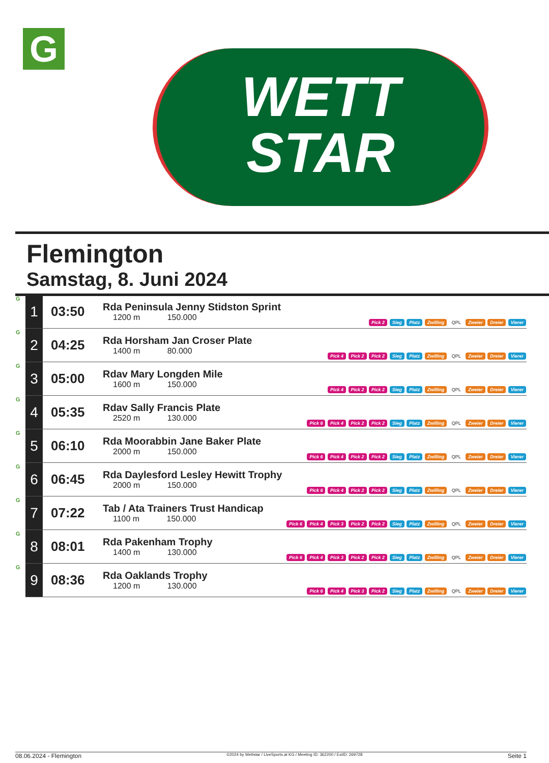G
WETT
STAR
Flemington
Samstag, 8. Juni 2024
| G | 1 | 03:50 | Rda Peninsula Jenny Stidston Sprint 1200 m 150.000 | Pick 2 Sieg Platz Zwilling QPL Zweier Dreier Vierer |
| G | 2 | 04:25 | Rda Horsham Jan Croser Plate 1400 m 80.000 | Pick 4 Pick 2 Pick 2 Sieg Platz Zwilling QPL Zweier Dreier Vierer |
| G | 3 | 05:00 | Rdav Mary Longden Mile 1600 m 150.000 | Pick 4 Pick 2 Pick 2 Sieg Platz Zwilling QPL Zweier Dreier Vierer |
| G | 4 | 05:35 | Rdav Sally Francis Plate 2520 m 130.000 | Pick 6 Pick 4 Pick 2 Pick 2 Sieg Platz Zwilling QPL Zweier Dreier Vierer |
| G | 5 | 06:10 | Rda Moorabbin Jane Baker Plate 2000 m 150.000 | Pick 6 Pick 4 Pick 2 Pick 2 Sieg Platz Zwilling QPL Zweier Dreier Vierer |
| G | 6 | 06:45 | Rda Daylesford Lesley Hewitt Trophy 2000 m 150.000 | Pick 6 Pick 4 Pick 2 Pick 2 Sieg Platz Zwilling QPL Zweier Dreier Vierer |
| G | 7 | 07:22 | Tab / Ata Trainers Trust Handicap 1100 m 150.000 | Pick 6 Pick 4 Pick 3 Pick 2 Pick 2 Sieg Platz Zwilling QPL Zweier Dreier Vierer |
| G | 8 | 08:01 | Rda Pakenham Trophy 1400 m 130.000 | Pick 6 Pick 4 Pick 3 Pick 2 Pick 2 Sieg Platz Zwilling QPL Zweier Dreier Vierer |
| G | 9 | 08:36 | Rda Oaklands Trophy 1200 m 130.000 | Pick 6 Pick 4 Pick 3 Pick 2 Sieg Platz Zwilling QPL Zweier Dreier Vierer |
08.06.2024 - Flemington ©2024 by Wettstar / LiveSports.at KG / Meeting ID: 362200 / ExtID: 269728 Seite 1